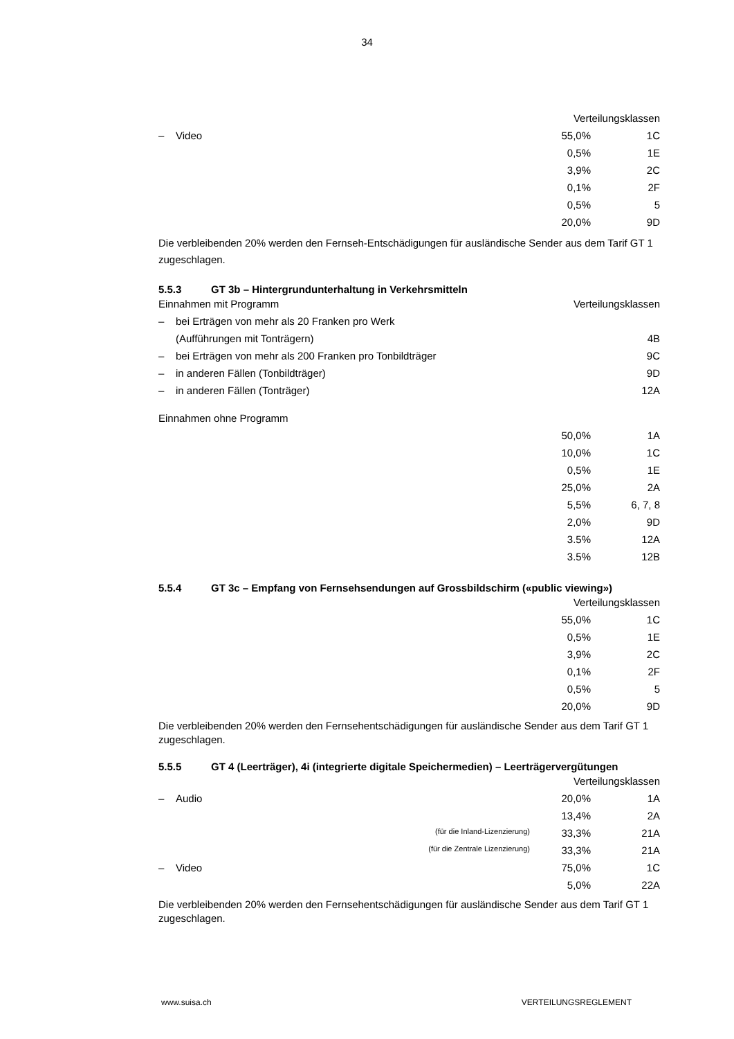34
| | | | Verteilungsklassen | |
| – | Video | | 55,0% | 1C |
| | | | 0,5% | 1E |
| | | | 3,9% | 2C |
| | | | 0,1% | 2F |
| | | | 0,5% | 5 |
| | | | 20,0% | 9D |
Die verbleibenden 20% werden den Fernseh-Entschädigungen für ausländische Sender aus dem Tarif GT 1 zugeschlagen.
5.5.3 GT 3b – Hintergrundunterhaltung in Verkehrsmitteln
| Einnahmen mit Programm | | | Verteilungsklassen | |
| – | bei Erträgen von mehr als 20 Franken pro Werk | | | |
| | (Aufführungen mit Tonträgern) | | | 4B |
| – | bei Erträgen von mehr als 200 Franken pro Tonbildträger | | | 9C |
| – | in anderen Fällen (Tonbildträger) | | | 9D |
| – | in anderen Fällen (Tonträger) | | | 12A |
| Einnahmen ohne Programm | | | | |
| | | | 50,0% | 1A |
| | | | 10,0% | 1C |
| | | | 0,5% | 1E |
| | | | 25,0% | 2A |
| | | | 5,5% | 6, 7, 8 |
| | | | 2,0% | 9D |
| | | | 3.5% | 12A |
| | | | 3.5% | 12B |
5.5.4 GT 3c – Empfang von Fernsehsendungen auf Grossbildschirm («public viewing»)
| | | | Verteilungsklassen | |
| | | | 55,0% | 1C |
| | | | 0,5% | 1E |
| | | | 3,9% | 2C |
| | | | 0,1% | 2F |
| | | | 0,5% | 5 |
| | | | 20,0% | 9D |
Die verbleibenden 20% werden den Fernsehentschädigungen für ausländische Sender aus dem Tarif GT 1 zugeschlagen.
5.5.5 GT 4 (Leerträger), 4i (integrierte digitale Speichermedien) – Leerträgervergütungen
| | | | Verteilungsklassen | |
| – | Audio | | 20,0% | 1A |
| | | | 13,4% | 2A |
| | | (für die Inland-Lizenzierung) | 33,3% | 21A |
| | | (für die Zentrale Lizenzierung) | 33,3% | 21A |
| – | Video | | 75,0% | 1C |
| | | | 5,0% | 22A |
Die verbleibenden 20% werden den Fernsehentschädigungen für ausländische Sender aus dem Tarif GT 1 zugeschlagen.
www.suisa.ch VERTEILUNGSREGLEMENT